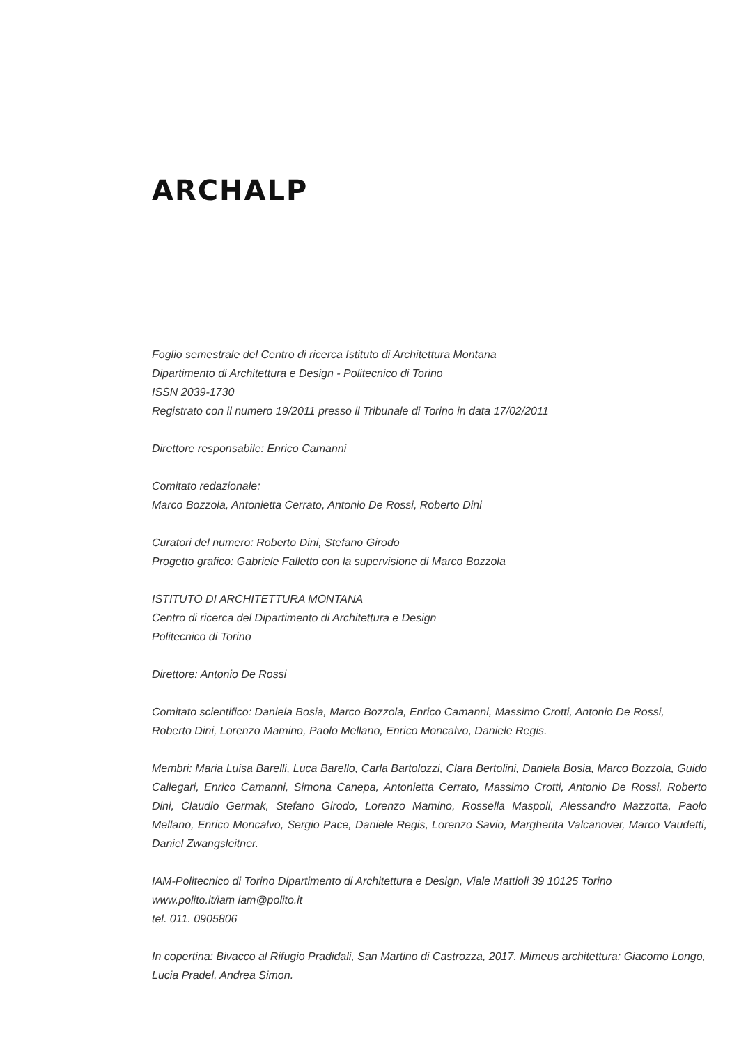ARCHALP
Foglio semestrale del Centro di ricerca Istituto di Architettura Montana
Dipartimento di Architettura e Design - Politecnico di Torino
ISSN 2039-1730
Registrato con il numero 19/2011 presso il Tribunale di Torino in data 17/02/2011
Direttore responsabile: Enrico Camanni
Comitato redazionale:
Marco Bozzola, Antonietta Cerrato, Antonio De Rossi, Roberto Dini
Curatori del numero: Roberto Dini, Stefano Girodo
Progetto grafico: Gabriele Falletto con la supervisione di Marco Bozzola
ISTITUTO DI ARCHITETTURA MONTANA
Centro di ricerca del Dipartimento di Architettura e Design
Politecnico di Torino
Direttore: Antonio De Rossi
Comitato scientifico: Daniela Bosia, Marco Bozzola, Enrico Camanni, Massimo Crotti, Antonio De Rossi, Roberto Dini, Lorenzo Mamino, Paolo Mellano, Enrico Moncalvo, Daniele Regis.
Membri: Maria Luisa Barelli, Luca Barello, Carla Bartolozzi, Clara Bertolini, Daniela Bosia, Marco Bozzola, Guido Callegari, Enrico Camanni, Simona Canepa, Antonietta Cerrato, Massimo Crotti, Antonio De Rossi, Roberto Dini, Claudio Germak, Stefano Girodo, Lorenzo Mamino, Rossella Maspoli, Alessandro Mazzotta, Paolo Mellano, Enrico Moncalvo, Sergio Pace, Daniele Regis, Lorenzo Savio, Margherita Valcanover, Marco Vaudetti, Daniel Zwangsleitner.
IAM-Politecnico di Torino Dipartimento di Architettura e Design, Viale Mattioli 39 10125 Torino
www.polito.it/iam iam@polito.it
tel. 011. 0905806
In copertina: Bivacco al Rifugio Pradidali, San Martino di Castrozza, 2017. Mimeus architettura: Giacomo Longo, Lucia Pradel, Andrea Simon.